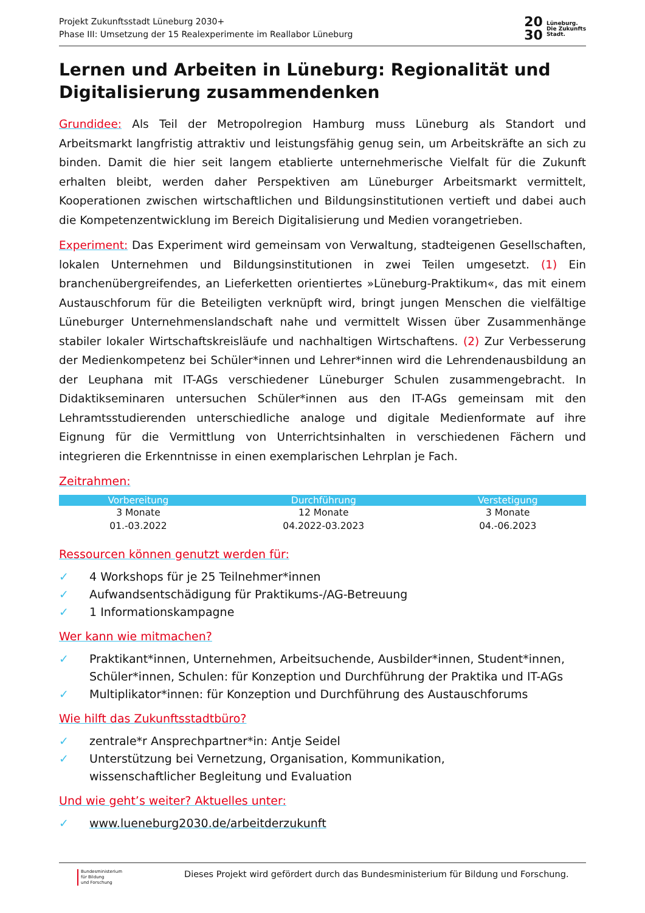Projekt Zukunftsstadt Lüneburg 2030+
Phase III: Umsetzung der 15 Realexperimente im Reallabor Lüneburg
20
30 Lüneburg.
Die Zukunfts
Stadt.
Lernen und Arbeiten in Lüneburg: Regionalität und Digitalisierung zusammendenken
Grundidee: Als Teil der Metropolregion Hamburg muss Lüneburg als Standort und Arbeitsmarkt langfristig attraktiv und leistungsfähig genug sein, um Arbeitskräfte an sich zu binden. Damit die hier seit langem etablierte unternehmerische Vielfalt für die Zukunft erhalten bleibt, werden daher Perspektiven am Lüneburger Arbeitsmarkt vermittelt, Kooperationen zwischen wirtschaftlichen und Bildungsinstitutionen vertieft und dabei auch die Kompetenzentwicklung im Bereich Digitalisierung und Medien vorangetrieben.
Experiment: Das Experiment wird gemeinsam von Verwaltung, stadteigenen Gesellschaften, lokalen Unternehmen und Bildungsinstitutionen in zwei Teilen umgesetzt. (1) Ein branchenübergreifendes, an Lieferketten orientiertes »Lüneburg-Praktikum«, das mit einem Austauschforum für die Beteiligten verknüpft wird, bringt jungen Menschen die vielfältige Lüneburger Unternehmenslandschaft nahe und vermittelt Wissen über Zusammenhänge stabiler lokaler Wirtschaftskreisläufe und nachhaltigen Wirtschaftens. (2) Zur Verbesserung der Medienkompetenz bei Schüler*innen und Lehrer*innen wird die Lehrendenausbildung an der Leuphana mit IT-AGs verschiedener Lüneburger Schulen zusammengebracht. In Didaktikseminaren untersuchen Schüler*innen aus den IT-AGs gemeinsam mit den Lehramtsstudierenden unterschiedliche analoge und digitale Medienformate auf ihre Eignung für die Vermittlung von Unterrichtsinhalten in verschiedenen Fächern und integrieren die Erkenntnisse in einen exemplarischen Lehrplan je Fach.
Zeitrahmen:
| Vorbereitung | Durchführung | Verstetigung |
| --- | --- | --- |
| 3 Monate | 12 Monate | 3 Monate |
| 01.-03.2022 | 04.2022-03.2023 | 04.-06.2023 |
Ressourcen können genutzt werden für:
✓ 4 Workshops für je 25 Teilnehmer*innen
✓ Aufwandsentschädigung für Praktikums-/AG-Betreuung
✓ 1 Informationskampagne
Wer kann wie mitmachen?
✓ Praktikant*innen, Unternehmen, Arbeitsuchende, Ausbilder*innen, Student*innen, Schüler*innen, Schulen: für Konzeption und Durchführung der Praktika und IT-AGs
✓ Multiplikator*innen: für Konzeption und Durchführung des Austauschforums
Wie hilft das Zukunftsstadtbüro?
✓ zentrale*r Ansprechpartner*in: Antje Seidel
✓ Unterstützung bei Vernetzung, Organisation, Kommunikation,
wissenschaftlicher Begleitung und Evaluation
Und wie geht’s weiter? Aktuelles unter:
✓ www.lueneburg2030.de/arbeitderzukunft
Bundesministerium
für Bildung
und Forschung
Dieses Projekt wird gefördert durch das Bundesministerium für Bildung und Forschung.